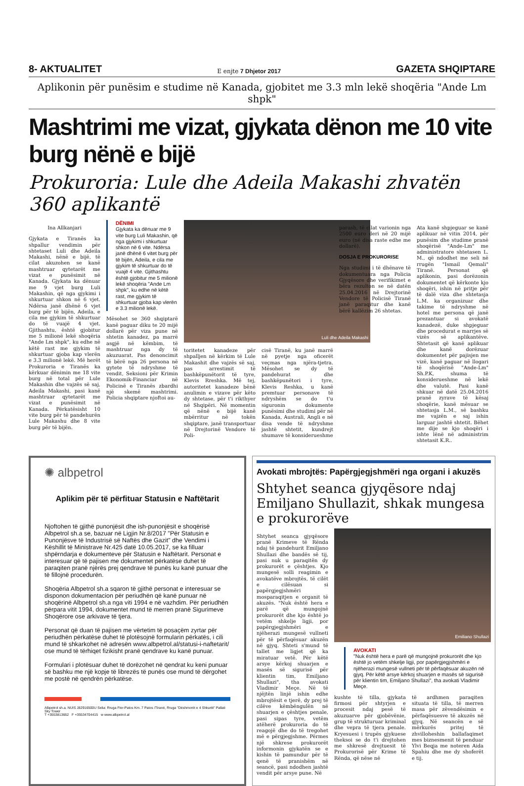8- AKTUALITET E enjte 7 Dhjetor 2017 GAZETA SHQIPTARE
Aplikonin për punësim e studime në Kanada, gjobitet me 3.3 mln lekë shoqëria "Ande Lm shpk"
Mashtrimi me vizat, gjykata dënon me 10 vite burg nënë e bijë
Prokuroria: Lule dhe Adeila Makashi zhvatën 360 aplikantë
Ina Allkanjari
Gjykata e Tiranës ka shpallur vendimin për shtetaset Luli dhe Adeila Makashi, nënë e bijë, të cilat akuzohen se kanë mashtruar qytetarët me vizat e punësimit në Kanada. Gjykata ka dënuar me 9 vjet burg Luli Makashin, që nga gjykimi i shkurtuar shkon në 6 vjet. Ndërsa janë dhënë 6 vjet burg për të bijën, Adeila, e cila me gjykim të shkurtuar do të vuajë 4 vjet. Gjithashtu, është gjobitur me 5 milionë lekë shoqëria "Ande Lm shpk", ku edhe në këtë rast me gjykim të shkurtuar gjoba kap vlerën e 3.3 milionë lekë. Më herët Prokuroria e Tiranës ka kërkuar dënimin me 18 vite burg në total për Lule Makashin dhe vajzës së saj, Adeila Makashi, pasi kanë mashtruar qytetarët me vizat e punësimit në Kanada. Përkatësisht 10 vite burg për të pandehurën Lule Makashu dhe 8 vite burg për të bijën.
DËNIMI
Gjykata ka dënuar me 9 vite burg Luli Makashin, që nga gjykimi i shkurtuar shkon në 6 vite. Ndërsa janë dhënë 6 vitet burg për të bijën, Adeila, e cila me gjykim të shkurtuar do të vuajë 4 vite. Gjithashtu është gjobitur me 5 milionë lekë shoqëria "Ande Lm shpk", ku edhe në këtë rast, me gjykim të shkurtuar gjoba kap vlerën e 3.3 milionë lekë.
Mësohet se 360 shqiptarë kanë paguar diku te 20 mijë dollarë për viza pune në shtetin kanadez, pa marrë asgjë në këmbim, të mashtruar nga dy të akuzuarat. Pas denoncimit të bërë nga 26 persona në gytete të ndryshme të vendit, Seksioni për Krimin Ekonomik-Financiar në Policinë e Tiranës zbardhi një skemë mashtrimi. Policia shqiptare njoftoi au-
toritetet kanadeze për shpalljen në kërkim të Lule Makashit dhe vajzës së saj, pas arrestimit të bashkëpunëtorit të tyre, Klevis Rreshka. Më tej, autoritetet kanadeze bënë anulimin e vizave për këto dy shtetase, për t'i rikthyer në Shqipëri. Në momentin që nënë e bijë kanë mbërritur në tokën shqiptare, janë transportuar në Drejtorinë Vendore të Poli-
Luli dhe Adeila Makashi
cisë Tiranë, ku janë marrë në pyetje nga oficerët veçmas nga njëra-tjetra. Mësohet se dy të pandehurat dhe bashkëpunëtori i tyre, Klevis Reshka, u kanë premtuar personave të ndryshëm se do t'u siguronin dokumente punësimi dhe studimi për në Kanada, Australi, Angli e në disa vende të ndryshme jashtë shtetit, kundrejt shumave të konsiderueshme
parash, të cilat varionin nga 2500 euro deri në 20 mijë euro (në disa raste edhe me dollarë).
DOSJA E PROKURORISE
Nga studimi i të dhënave të dokumentuara nga Policia Gjyqësore dhe verifikimet e bëra rezulton se në datën 25.04.2016 në Drejtorinë Vendore të Policisë Tiranë janë paraqitur dhe kanë bërë kallëzim 26 shtetas.
Ata kanë shpjeguar se kanë aplikuar në vitin 2014, për punësim dhe studime pranë shoqërisë "Ande-Lm" me administratore shtetasen L. M., që ndodhet me seli në rrugën "Ismail Qemali" Tiranë. Personat që aplikonin, pasi dorëzonin dokumentet që kërkonte kjo shoqëri, ishin në pritje për të dalë viza dhe shtetasja L.M. ka organizuar dhe takime të ndryshme në hotel me persona që janë prezantuar si avokatë kanadezë, duke shpjeguar dhe procedurat e marrjes së vizës së aplikantëve. Shtetasit që kanë aplikuar dhe kanë dorëzuar dokumentet për pajisjen me vizë, kanë paguar në llogari të shoqërisë "Ande-Lm" Sh.P.K, shuma të konsiderueshme në lekë dhe valutë. Pasi kanë shkuar në datë 25.04.2016 pranë zyrave të kësaj shoqërie, kanë mësuar se shtetasja L.M., së bashku me vajzën e saj ishin larguar jashtë shtetit. Bëhet me dije se kjo shoqëri i ishte lënë në administrim shtetasit K.R..
✺ albpetrol
Aplikim për të përfituar Statusin e Naftëtarit
Njoftohen të gjithë punonjësit dhe ish-punonjësit e shoqërisë Albpetrol sh.a se, bazuar në Ligjin Nr.8/2017 "Për Statusin e Punonjësve të Industrisë së Naftës dhe Gazit" dhe Vendimi i Këshillit të Ministrave Nr.425 datë 10.05.2017, se ka filluar shpërndarja e dokumenteve për Statusin e Naftëtarit. Personat e interesuar që të pajisen me dokumentet përkatëse duhet të paraqiten pranë njërës prej qendrave të punës ku kanë punuar dhe të fillojnë procedurën.
Shoqëria Albpetrol sh.a sqaron të gjithë personat e interesuar se disponon dokumentacion për periudhën që kanë punuar në shoqërinë Albpetrol sh.a nga viti 1994 e në vazhdim. Për periudhën përpara vitit 1994, dokumentet mund të merren pranë Sigurimeve Shoqërore ose arkivave të tjera.
Personat që duan të pajisen me vërtetim të posaçëm zyrtar për periudhën përkatëse duhet të plotësojnë formularin përkatës, i cili mund të shkarkohet në adresën www.albpetrol.al/statusi-i-naftetarit/ ose mund të tërhiqet fizikisht pranë qendrave ku kanë punuar.
Formulari i plotësuar duhet të dorëzohet në qendrat ku keni punuar së bashku me një kopje të librezës të punës ose mund të dërgohet me postë në qendrën përkatëse.
Albpetrol sh.a. NUIS J82916500U Selia: Rruga Fier-Patos Km. 7 Patos /Tiranë, Rruga "Dëshmorët e 4 Shkurtit" Pallati Sky Tower
T +3553813662 F +35534704415 w www.albpetrol.al
Avokati mbrojtës: Papërgjegjshmëri nga organi i akuzës
Shtyhet seanca gjyqësore ndaj Emiljano Shullazit, shkak mungesa e prokurorëve
Shtyhet seanca gjyqësore pranë Krimeve të Rënda ndaj të pandehurit Emiljano Shullazi dhe bandës së tij, pasi nuk u paraqitën dy prokurorët e çështjes. Kjo mungesë solli reagimin e avokatëve mbrojtës, të cilët e cilësuan si papërgjegjshmëri mosparaqitjen e organit të akuzës. "Nuk është hera e parë që mungojnë prokurorët dhe kjo është jo vetëm shkelje ligji, por papërgjegjshmëri e njëherazi mungesë vullneti për të përfaqësuar akuzën në gjyq. Shteti s'mund të tallet me ligjet që ka miratuar vetë. Për këtë arsye kërkoj shuarjen e masës së sigurisë për klientin tim, Emiljano Shullazi", tha avokati Vladimir Meçe. Në të njëjtën linjë ishin edhe mbrojtësit e tjerë, dy prej të cilëve këmbëngulën në shuarjen e çështjes penale, pasi sipas tyre, vetëm atëherë prokuroria do të reagojë dhe do të tregohet më e përgjegjshme. Përmes një shkrese prokurorët informonin gjykatën se e kishin të pamundur për të qenë të pranishëm në seancë, pasi ndodhen jashtë vendit për arsye pune. Në
Emiliano Shullazi
AVOKATI
"Nuk është hera e parë që mungojnë prokurorët dhe kjo është jo vetëm shkelje ligji, por papërgjegjshmëri e njëherazi mungesë vullneti për të përfaqësuar akuzën në gjyq. Për këtë arsye kërkoj shuarjen e masës së sigurisë për klientin tim, Emiljano Shullazi", tha avokati Vladimir Meçe.
kushte të tilla, gjykata firmosi për shtyrjen e procesit ndaj pesë të akuzuarve për gjobëvënie, grup të strukturuar kriminal dhe vepra të tjera penale. Kryesuesi i trupës gjykuese theksoi se do t'i drejtohen me shkresë drejtuesit të Prokurorisë për Krime të Rënda, që nëse në
të ardhmen paraqiten situata të tilla, të merren masa për zëvendësimin e përfaqësuesve të akuzës në gjyq. Në seancën e së mërkurës pritej të zhvilloheshin ballafaqimet mes biznesmenit të penduar Ylvi Beqja me noteren Aida Spahiu dhe me dy shoferët e tij.